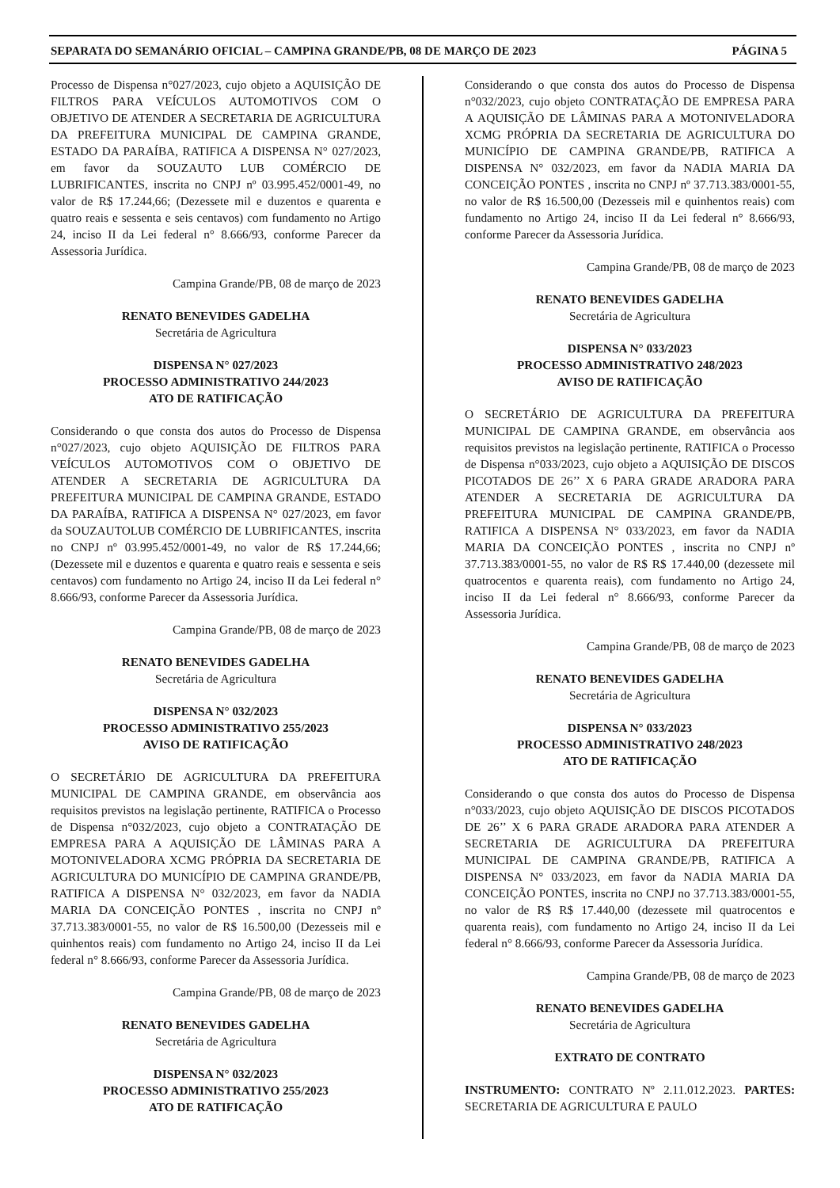SEPARATA DO SEMANÁRIO OFICIAL – CAMPINA GRANDE/PB, 08 DE MARÇO DE 2023 PÁGINA 5
Processo de Dispensa n°027/2023, cujo objeto a AQUISIÇÃO DE FILTROS PARA VEÍCULOS AUTOMOTIVOS COM O OBJETIVO DE ATENDER A SECRETARIA DE AGRICULTURA DA PREFEITURA MUNICIPAL DE CAMPINA GRANDE, ESTADO DA PARAÍBA, RATIFICA A DISPENSA N° 027/2023, em favor da SOUZAUTO LUB COMÉRCIO DE LUBRIFICANTES, inscrita no CNPJ nº 03.995.452/0001-49, no valor de R$ 17.244,66; (Dezessete mil e duzentos e quarenta e quatro reais e sessenta e seis centavos) com fundamento no Artigo 24, inciso II da Lei federal n° 8.666/93, conforme Parecer da Assessoria Jurídica.
Campina Grande/PB, 08 de março de 2023
RENATO BENEVIDES GADELHA
Secretária de Agricultura
DISPENSA N° 027/2023
PROCESSO ADMINISTRATIVO 244/2023
ATO DE RATIFICAÇÃO
Considerando o que consta dos autos do Processo de Dispensa n°027/2023, cujo objeto AQUISIÇÃO DE FILTROS PARA VEÍCULOS AUTOMOTIVOS COM O OBJETIVO DE ATENDER A SECRETARIA DE AGRICULTURA DA PREFEITURA MUNICIPAL DE CAMPINA GRANDE, ESTADO DA PARAÍBA, RATIFICA A DISPENSA N° 027/2023, em favor da SOUZAUTOLUB COMÉRCIO DE LUBRIFICANTES, inscrita no CNPJ nº 03.995.452/0001-49, no valor de R$ 17.244,66; (Dezessete mil e duzentos e quarenta e quatro reais e sessenta e seis centavos) com fundamento no Artigo 24, inciso II da Lei federal n° 8.666/93, conforme Parecer da Assessoria Jurídica.
Campina Grande/PB, 08 de março de 2023
RENATO BENEVIDES GADELHA
Secretária de Agricultura
DISPENSA N° 032/2023
PROCESSO ADMINISTRATIVO 255/2023
AVISO DE RATIFICAÇÃO
O SECRETÁRIO DE AGRICULTURA DA PREFEITURA MUNICIPAL DE CAMPINA GRANDE, em observância aos requisitos previstos na legislação pertinente, RATIFICA o Processo de Dispensa n°032/2023, cujo objeto a CONTRATAÇÃO DE EMPRESA PARA A AQUISIÇÃO DE LÂMINAS PARA A MOTONIVELADORA XCMG PRÓPRIA DA SECRETARIA DE AGRICULTURA DO MUNICÍPIO DE CAMPINA GRANDE/PB, RATIFICA A DISPENSA N° 032/2023, em favor da NADIA MARIA DA CONCEIÇÃO PONTES , inscrita no CNPJ nº 37.713.383/0001-55, no valor de R$ 16.500,00 (Dezesseis mil e quinhentos reais) com fundamento no Artigo 24, inciso II da Lei federal n° 8.666/93, conforme Parecer da Assessoria Jurídica.
Campina Grande/PB, 08 de março de 2023
RENATO BENEVIDES GADELHA
Secretária de Agricultura
DISPENSA N° 032/2023
PROCESSO ADMINISTRATIVO 255/2023
ATO DE RATIFICAÇÃO
Considerando o que consta dos autos do Processo de Dispensa n°032/2023, cujo objeto CONTRATAÇÃO DE EMPRESA PARA A AQUISIÇÃO DE LÂMINAS PARA A MOTONIVELADORA XCMG PRÓPRIA DA SECRETARIA DE AGRICULTURA DO MUNICÍPIO DE CAMPINA GRANDE/PB, RATIFICA A DISPENSA N° 032/2023, em favor da NADIA MARIA DA CONCEIÇÃO PONTES , inscrita no CNPJ nº 37.713.383/0001-55, no valor de R$ 16.500,00 (Dezesseis mil e quinhentos reais) com fundamento no Artigo 24, inciso II da Lei federal n° 8.666/93, conforme Parecer da Assessoria Jurídica.
Campina Grande/PB, 08 de março de 2023
RENATO BENEVIDES GADELHA
Secretária de Agricultura
DISPENSA N° 033/2023
PROCESSO ADMINISTRATIVO 248/2023
AVISO DE RATIFICAÇÃO
O SECRETÁRIO DE AGRICULTURA DA PREFEITURA MUNICIPAL DE CAMPINA GRANDE, em observância aos requisitos previstos na legislação pertinente, RATIFICA o Processo de Dispensa n°033/2023, cujo objeto a AQUISIÇÃO DE DISCOS PICOTADOS DE 26’’ X 6 PARA GRADE ARADORA PARA ATENDER A SECRETARIA DE AGRICULTURA DA PREFEITURA MUNICIPAL DE CAMPINA GRANDE/PB, RATIFICA A DISPENSA N° 033/2023, em favor da NADIA MARIA DA CONCEIÇÃO PONTES , inscrita no CNPJ nº 37.713.383/0001-55, no valor de R$ R$ 17.440,00 (dezessete mil quatrocentos e quarenta reais), com fundamento no Artigo 24, inciso II da Lei federal n° 8.666/93, conforme Parecer da Assessoria Jurídica.
Campina Grande/PB, 08 de março de 2023
RENATO BENEVIDES GADELHA
Secretária de Agricultura
DISPENSA N° 033/2023
PROCESSO ADMINISTRATIVO 248/2023
ATO DE RATIFICAÇÃO
Considerando o que consta dos autos do Processo de Dispensa n°033/2023, cujo objeto AQUISIÇÃO DE DISCOS PICOTADOS DE 26’’ X 6 PARA GRADE ARADORA PARA ATENDER A SECRETARIA DE AGRICULTURA DA PREFEITURA MUNICIPAL DE CAMPINA GRANDE/PB, RATIFICA A DISPENSA N° 033/2023, em favor da NADIA MARIA DA CONCEIÇÃO PONTES, inscrita no CNPJ no 37.713.383/0001-55, no valor de R$ R$ 17.440,00 (dezessete mil quatrocentos e quarenta reais), com fundamento no Artigo 24, inciso II da Lei federal n° 8.666/93, conforme Parecer da Assessoria Jurídica.
Campina Grande/PB, 08 de março de 2023
RENATO BENEVIDES GADELHA
Secretária de Agricultura
EXTRATO DE CONTRATO
INSTRUMENTO: CONTRATO Nº 2.11.012.2023. PARTES: SECRETARIA DE AGRICULTURA E PAULO